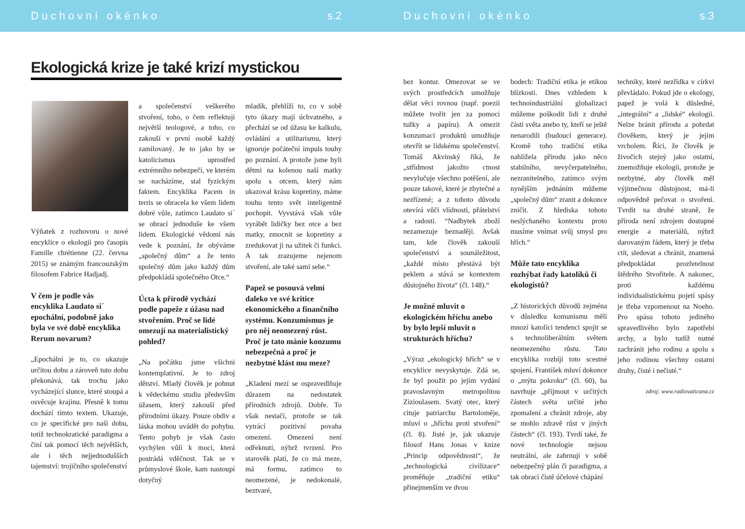Duchovní okénko s.2
Ekologická krize je také krizí mystickou
Výňatek z rozhovoru o nové encyklice o ekologii pro časopis Famille chrétienne (22. června 2015) se známým francouzským filosofem Fabrice Hadjadj.
V čem je podle vás encyklika Laudato si´ epochální, podobně jako byla ve své době encyklika Rerum novarum?
„Epochální je to, co ukazuje určitou dobu a zároveň tuto dobu překonává, tak trochu jako vycházející slunce, které stoupá a osvěcuje krajinu. Přesně k tomu dochází tímto textem. Ukazuje, co je specifické pro naši dobu, totiž technokratické paradigma a činí tak pomocí těch největších, ale i těch nejjednodušších tajemství: trojičního společenství
a společenství veškerého stvoření, toho, o čem reflektují největší teologové, a toho, co zakouší v první osobě každý zamilovaný. Je to jako by se katolicismus uprostřed extrémního nebezpečí, ve kterém se nacházíme, stal fyzickým faktem. Encyklika Pacem in terris se obracela ke všem lidem dobré vůle, zatímco Laudato si´ se obrací jednoduše ke všem lidem. Ekologické vědomí nás vede k poznání, že obýváme „společný dům“ a že tento společný dům jako každý dům předpokládá společného Otce.“
Úcta k přírodě vychází podle papeže z úžasu nad stvořením. Proč se lidé omezují na materialistický pohled?
„Na počátku jsme všichni kontemplativní. Je to zdroj dětství. Mladý člověk je pohnut k vědeckému studiu především úžasem, který zakouší před přírodními úkazy. Pouze obdiv a láska mohou uvádět do pohybu. Tento pohyb je však často vychýlen vůlí k moci, která postrádá vděčnost. Tak se v průmyslové škole, kam nastoupí dotyčný
mladík, přehlíží to, co v sobě tyto úkazy mají úchvatného, a přechází se od úžasu ke kalkulu, ovládání a utilitarismu, který ignoruje počáteční impuls touhy po poznání. A protože jsme byli dětmi na kolenou naší matky spolu s otcem, který nám ukazoval krásu kopretiny, máme touhu tento svět inteligentně pochopit. Vyvstává však vůle vyrábět lidičky bez otce a bez matky, zmocnit se kopretiny a zredukovat ji na užitek či funkci. A tak zrazujeme nejenom stvoření, ale také sami sebe.“
Papež se posouvá velmi daleko ve své kritice ekonomického a finančního systému. Konzumismus je pro něj neomezený růst. Proč je tato mánie konzumu nebezpečná a proč je nezbytné klást mu meze?
„Kladení mezí se ospravedlňuje důrazem na nedostatek přírodních zdrojů. Dobře. To však nestačí, protože se tak vytrácí pozitivní povaha omezení. Omezení není odřeknutí, nýbrž tvrzení. Pro starověk platí, že co má meze, má formu, zatímco to neomezené, je nedokonalé, beztvaré,
Duchovní okénko s.3
bez kontur. Omezovat se ve svých prostředcích umožňuje dělat věci rovnou (např. poezii můžete tvořit jen za pomoci tužky a papíru). A omezit konzumaci produktů umožňuje otevřít se lidskému společenství. Tomáš Akvinský říká, že „střídmost jakožto ctnost nevylučuje všechno potěšení, ale pouze takové, které je zbytečné a nezřízené; a z tohoto důvodu otevírá vůči vlídnosti, přátelství a radosti. “Nadbytek zboží nezamezuje beznaději. Avšak tam, kde člověk zakouší společenství a sounáležitost, „každé místo přestává být peklem a stává se kontextem důstojného života“ (čl. 148).“
Je možné mluvit o ekologickém hříchu anebo by bylo lepší mluvit o strukturách hříchu?
„Výraz „ekologický hřích“ se v encyklice nevyskytuje. Zdá se, že byl použit po jejím vydání pravoslavným metropolitou Zizioulasem. Svatý otec, který cituje patriarchu Bartoloměje, mluví o „hříchu proti stvoření“ (čl. 8). Jisté je, jak ukazuje filosof Hans Jonas v knize „Princip odpovědnosti“, že „technologická civilizace“ proměňuje „tradiční etiku“ přinejmenším ve dvou
bodech: Tradiční etika je etikou blízkosti. Dnes vzhledem k technoindustriální globalizaci můžeme poškodit lidi z druhé části světa anebo ty, kteří se ještě nenarodili (budoucí generace). Kromě toho tradiční etika nahlížela přírodu jako něco stabilního, nevyčerpatelného, nezranitelného, zatímco svým nynějším jednáním můžeme „společný dům“ zranit a dokonce zničit. Z hlediska tohoto neslýchaného kontextu proto musíme vnímat svůj smysl pro hřích.“
Může tato encyklika rozhýbat řady katolíků či ekologistů?
„Z historických důvodů zejména v důsledku komunismu měli mnozí katolíci tendenci spojit se s technoliberálním světem neomezeného růstu. Tato encyklika rozbíjí toto scestné spojení. František mluví dokonce o „mýtu pokroku“ (čl. 60), ba navrhuje „přijmout v určitých částech světa určité jeho zpomalení a chránit zdroje, aby se mohlo zdravě růst v jiných částech“ (čl. 193). Tvrdí také, že nové technologie nejsou neutrální, ale zahrnují v sobě nebezpečný plán či paradigma, a tak obrací čistě účelové chápání
techniky, které nezřídka v církvi převládalo. Pokud jde o ekology, papež je volá k důsledné, „integrální“ a „lidské“ ekologii. Nelze bránit přírodu a pohrdat člověkem, který je jejím vrcholem. Říci, že člověk je živočich stejný jako ostatní, znemožňuje ekologii, protože je nezbytné, aby člověk měl výjimečnou důstojnost, má-li odpovědně pečovat o stvoření. Tvrdit na druhé straně, že příroda není zdrojem dostupné energie a materiálů, nýbrž darovaným řádem, který je třeba ctít, sledovat a chránit, znamená předpokládat prozřetelnost štědrého Stvořitele. A nakonec, proti každému individualistickému pojetí spásy je třeba vzpomenout na Noeho. Pro spásu tohoto jediného spravedlivého bylo zapotřebí archy, a bylo tudíž nutné zachránit jeho rodinu a spolu s jeho rodinou všechny ostatní druhy, čisté i nečisté.“
zdroj: www.radiovaticana.cz